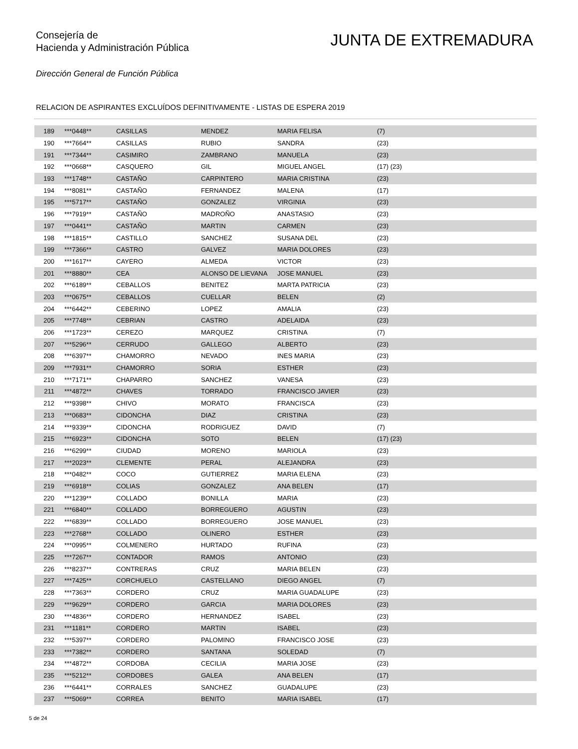Consejería de
Hacienda y Administración Pública
JUNTA DE EXTREMADURA
Dirección General de Función Pública
RELACION DE ASPIRANTES EXCLUÍDOS DEFINITIVAMENTE - LISTAS DE ESPERA 2019
| 189 | ***0448** | CASILLAS | MENDEZ | MARIA FELISA | (7) |
| 190 | ***7664** | CASILLAS | RUBIO | SANDRA | (23) |
| 191 | ***7344** | CASIMIRO | ZAMBRANO | MANUELA | (23) |
| 192 | ***0668** | CASQUERO | GIL | MIGUEL ANGEL | (17) (23) |
| 193 | ***1748** | CASTAÑO | CARPINTERO | MARIA CRISTINA | (23) |
| 194 | ***8081** | CASTAÑO | FERNANDEZ | MALENA | (17) |
| 195 | ***5717** | CASTAÑO | GONZALEZ | VIRGINIA | (23) |
| 196 | ***7919** | CASTAÑO | MADROÑO | ANASTASIO | (23) |
| 197 | ***0441** | CASTAÑO | MARTIN | CARMEN | (23) |
| 198 | ***1815** | CASTILLO | SANCHEZ | SUSANA DEL | (23) |
| 199 | ***7366** | CASTRO | GALVEZ | MARIA DOLORES | (23) |
| 200 | ***1617** | CAYERO | ALMEDA | VICTOR | (23) |
| 201 | ***8880** | CEA | ALONSO DE LIEVANA | JOSE MANUEL | (23) |
| 202 | ***6189** | CEBALLOS | BENITEZ | MARTA PATRICIA | (23) |
| 203 | ***0675** | CEBALLOS | CUELLAR | BELEN | (2) |
| 204 | ***6442** | CEBERINO | LOPEZ | AMALIA | (23) |
| 205 | ***7748** | CEBRIAN | CASTRO | ADELAIDA | (23) |
| 206 | ***1723** | CEREZO | MARQUEZ | CRISTINA | (7) |
| 207 | ***5296** | CERRUDO | GALLEGO | ALBERTO | (23) |
| 208 | ***6397** | CHAMORRO | NEVADO | INES MARIA | (23) |
| 209 | ***7931** | CHAMORRO | SORIA | ESTHER | (23) |
| 210 | ***7171** | CHAPARRO | SANCHEZ | VANESA | (23) |
| 211 | ***4872** | CHAVES | TORRADO | FRANCISCO JAVIER | (23) |
| 212 | ***9398** | CHIVO | MORATO | FRANCISCA | (23) |
| 213 | ***0683** | CIDONCHA | DIAZ | CRISTINA | (23) |
| 214 | ***9339** | CIDONCHA | RODRIGUEZ | DAVID | (7) |
| 215 | ***6923** | CIDONCHA | SOTO | BELEN | (17) (23) |
| 216 | ***6299** | CIUDAD | MORENO | MARIOLA | (23) |
| 217 | ***2023** | CLEMENTE | PERAL | ALEJANDRA | (23) |
| 218 | ***0482** | COCO | GUTIERREZ | MARIA ELENA | (23) |
| 219 | ***6918** | COLIAS | GONZALEZ | ANA BELEN | (17) |
| 220 | ***1239** | COLLADO | BONILLA | MARIA | (23) |
| 221 | ***6840** | COLLADO | BORREGUERO | AGUSTIN | (23) |
| 222 | ***6839** | COLLADO | BORREGUERO | JOSE MANUEL | (23) |
| 223 | ***2768** | COLLADO | OLINERO | ESTHER | (23) |
| 224 | ***0995** | COLMENERO | HURTADO | RUFINA | (23) |
| 225 | ***7267** | CONTADOR | RAMOS | ANTONIO | (23) |
| 226 | ***8237** | CONTRERAS | CRUZ | MARIA BELEN | (23) |
| 227 | ***7425** | CORCHUELO | CASTELLANO | DIEGO ANGEL | (7) |
| 228 | ***7363** | CORDERO | CRUZ | MARIA GUADALUPE | (23) |
| 229 | ***9629** | CORDERO | GARCIA | MARIA DOLORES | (23) |
| 230 | ***4836** | CORDERO | HERNANDEZ | ISABEL | (23) |
| 231 | ***1181** | CORDERO | MARTIN | ISABEL | (23) |
| 232 | ***5397** | CORDERO | PALOMINO | FRANCISCO JOSE | (23) |
| 233 | ***7382** | CORDERO | SANTANA | SOLEDAD | (7) |
| 234 | ***4872** | CORDOBA | CECILIA | MARIA JOSE | (23) |
| 235 | ***5212** | CORDOBES | GALEA | ANA BELEN | (17) |
| 236 | ***6441** | CORRALES | SANCHEZ | GUADALUPE | (23) |
| 237 | ***5069** | CORREA | BENITO | MARIA ISABEL | (17) |
5 de 24